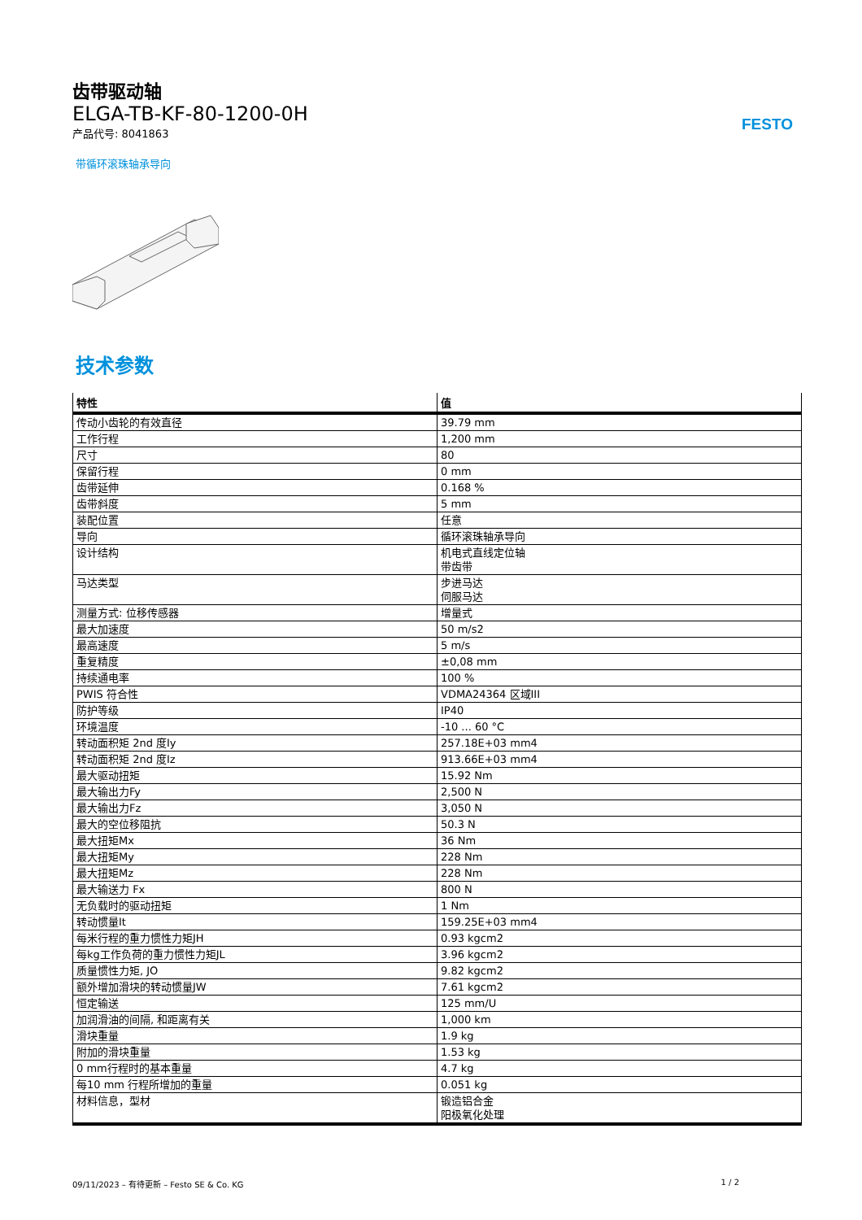FESTO
齿带驱动轴
ELGA-TB-KF-80-1200-0H
产品代号: 8041863
带循环滚珠轴承导向
技术参数
| 特性 | 值 |
| --- | --- |
| 传动小齿轮的有效直径 | 39.79 mm |
| 工作行程 | 1,200 mm |
| 尺寸 | 80 |
| 保留行程 | 0 mm |
| 齿带延伸 | 0.168 % |
| 齿带斜度 | 5 mm |
| 装配位置 | 任意 |
| 导向 | 循环滚珠轴承导向 |
| 设计结构 | 机电式直线定位轴 带齿带 |
| 马达类型 | 步进马达 伺服马达 |
| 测量方式: 位移传感器 | 增量式 |
| 最大加速度 | 50 m/s2 |
| 最高速度 | 5 m/s |
| 重复精度 | ±0,08 mm |
| 持续通电率 | 100 % |
| PWIS 符合性 | VDMA24364 区域III |
| 防护等级 | IP40 |
| 环境温度 | -10 ... 60 °C |
| 转动面积矩 2nd 度Iy | 257.18E+03 mm4 |
| 转动面积矩 2nd 度Iz | 913.66E+03 mm4 |
| 最大驱动扭矩 | 15.92 Nm |
| 最大输出力Fy | 2,500 N |
| 最大输出力Fz | 3,050 N |
| 最大的空位移阻抗 | 50.3 N |
| 最大扭矩Mx | 36 Nm |
| 最大扭矩My | 228 Nm |
| 最大扭矩Mz | 228 Nm |
| 最大输送力 Fx | 800 N |
| 无负载时的驱动扭矩 | 1 Nm |
| 转动惯量It | 159.25E+03 mm4 |
| 每米行程的重力惯性力矩JH | 0.93 kgcm2 |
| 每kg工作负荷的重力惯性力矩JL | 3.96 kgcm2 |
| 质量惯性力矩, JO | 9.82 kgcm2 |
| 额外增加滑块的转动惯量JW | 7.61 kgcm2 |
| 恒定输送 | 125 mm/U |
| 加润滑油的间隔, 和距离有关 | 1,000 km |
| 滑块重量 | 1.9 kg |
| 附加的滑块重量 | 1.53 kg |
| 0 mm行程时的基本重量 | 4.7 kg |
| 每10 mm 行程所增加的重量 | 0.051 kg |
| 材料信息，型材 | 锻造铝合金 阳极氧化处理 |
09/11/2023 – 有待更新 – Festo SE & Co. KG 1 / 2